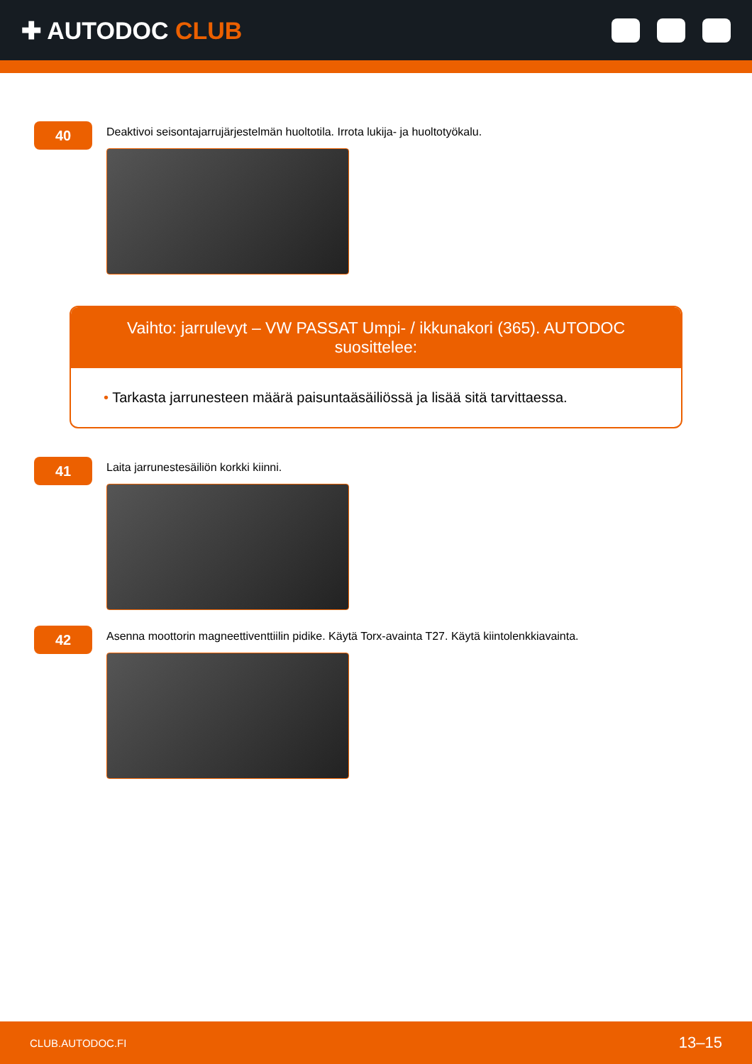✚ AUTODOC CLUB
40
Deaktivoi seisontajarrujärjestelmän huoltotila. Irrota lukija- ja huoltotyökalu.
Vaihto: jarrulevyt – VW PASSAT Umpi- / ikkunakori (365). AUTODOC suosittelee:
• Tarkasta jarrunesteen määrä paisuntaäsäiliössä ja lisää sitä tarvittaessa.
41
Laita jarrunestesäiliön korkki kiinni.
42
Asenna moottorin magneettiventtiilin pidike. Käytä Torx-avainta T27. Käytä kiintolenkkiavainta.
CLUB.AUTODOC.FI 13–15